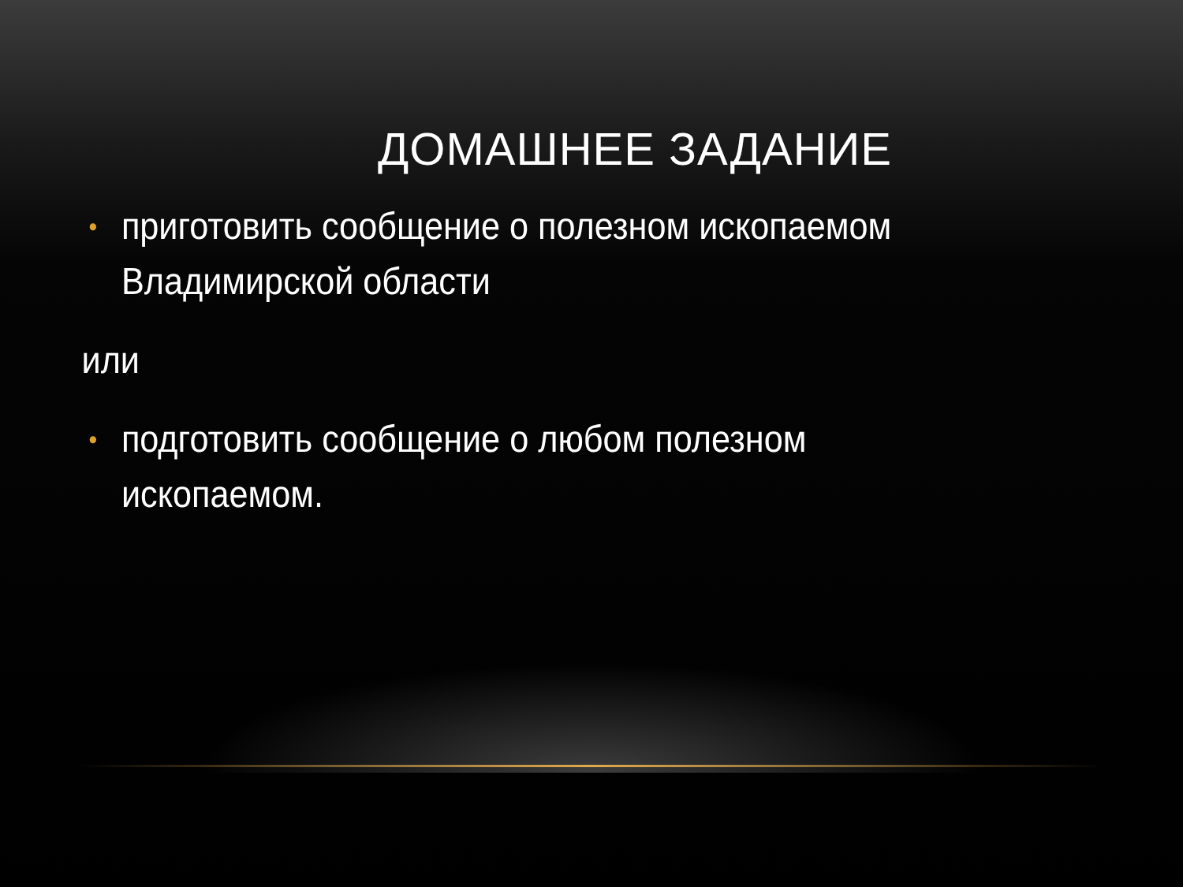ДОМАШНЕЕ ЗАДАНИЕ
• приготовить сообщение о полезном ископаемом Владимирской области
или
• подготовить сообщение о любом полезном ископаемом.